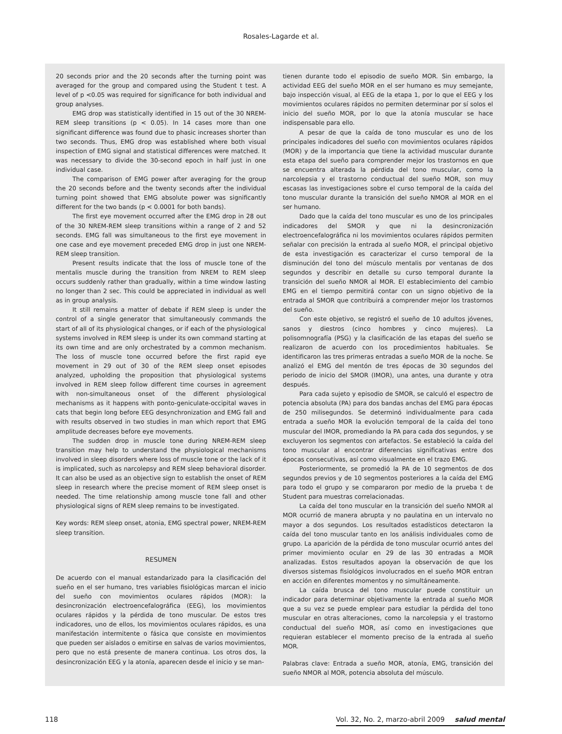Rosales-Lagarde et al.
20 seconds prior and the 20 seconds after the turning point was averaged for the group and compared using the Student t test. A level of p <0.05 was required for significance for both individual and group analyses.
EMG drop was statistically identified in 15 out of the 30 NREM-REM sleep transitions (p < 0.05). In 14 cases more than one significant difference was found due to phasic increases shorter than two seconds. Thus, EMG drop was established where both visual inspection of EMG signal and statistical differences were matched. It was necessary to divide the 30-second epoch in half just in one individual case.
The comparison of EMG power after averaging for the group the 20 seconds before and the twenty seconds after the individual turning point showed that EMG absolute power was significantly different for the two bands (p < 0.0001 for both bands).
The first eye movement occurred after the EMG drop in 28 out of the 30 NREM-REM sleep transitions within a range of 2 and 52 seconds. EMG fall was simultaneous to the first eye movement in one case and eye movement preceded EMG drop in just one NREM-REM sleep transition.
Present results indicate that the loss of muscle tone of the mentalis muscle during the transition from NREM to REM sleep occurs suddenly rather than gradually, within a time window lasting no longer than 2 sec. This could be appreciated in individual as well as in group analysis.
It still remains a matter of debate if REM sleep is under the control of a single generator that simultaneously commands the start of all of its physiological changes, or if each of the physiological systems involved in REM sleep is under its own command starting at its own time and are only orchestrated by a common mechanism. The loss of muscle tone occurred before the first rapid eye movement in 29 out of 30 of the REM sleep onset episodes analyzed, upholding the proposition that physiological systems involved in REM sleep follow different time courses in agreement with non-simultaneous onset of the different physiological mechanisms as it happens with ponto-geniculate-occipital waves in cats that begin long before EEG desynchronization and EMG fall and with results observed in two studies in man which report that EMG amplitude decreases before eye movements.
The sudden drop in muscle tone during NREM-REM sleep transition may help to understand the physiological mechanisms involved in sleep disorders where loss of muscle tone or the lack of it is implicated, such as narcolepsy and REM sleep behavioral disorder. It can also be used as an objective sign to establish the onset of REM sleep in research where the precise moment of REM sleep onset is needed. The time relationship among muscle tone fall and other physiological signs of REM sleep remains to be investigated.
Key words: REM sleep onset, atonia, EMG spectral power, NREM-REM sleep transition.
RESUMEN
De acuerdo con el manual estandarizado para la clasificación del sueño en el ser humano, tres variables fisiológicas marcan el inicio del sueño con movimientos oculares rápidos (MOR): la desincronización electroencefalográfica (EEG), los movimientos oculares rápidos y la pérdida de tono muscular. De estos tres indicadores, uno de ellos, los movimientos oculares rápidos, es una manifestación intermitente o fásica que consiste en movimientos que pueden ser aislados o emitirse en salvas de varios movimientos, pero que no está presente de manera continua. Los otros dos, la desincronización EEG y la atonía, aparecen desde el inicio y se man-
tienen durante todo el episodio de sueño MOR. Sin embargo, la actividad EEG del sueño MOR en el ser humano es muy semejante, bajo inspección visual, al EEG de la etapa 1, por lo que el EEG y los movimientos oculares rápidos no permiten determinar por sí solos el inicio del sueño MOR, por lo que la atonía muscular se hace indispensable para ello.
A pesar de que la caída de tono muscular es uno de los principales indicadores del sueño con movimientos oculares rápidos (MOR) y de la importancia que tiene la actividad muscular durante esta etapa del sueño para comprender mejor los trastornos en que se encuentra alterada la pérdida del tono muscular, como la narcolepsia y el trastorno conductual del sueño MOR, son muy escasas las investigaciones sobre el curso temporal de la caída del tono muscular durante la transición del sueño NMOR al MOR en el ser humano.
Dado que la caída del tono muscular es uno de los principales indicadores del SMOR y que ni la desincronización electroencefalográfica ni los movimientos oculares rápidos permiten señalar con precisión la entrada al sueño MOR, el principal objetivo de esta investigación es caracterizar el curso temporal de la disminución del tono del músculo mentalis por ventanas de dos segundos y describir en detalle su curso temporal durante la transición del sueño NMOR al MOR. El establecimiento del cambio EMG en el tiempo permitirá contar con un signo objetivo de la entrada al SMOR que contribuirá a comprender mejor los trastornos del sueño.
Con este objetivo, se registró el sueño de 10 adultos jóvenes, sanos y diestros (cinco hombres y cinco mujeres). La polisomnografía (PSG) y la clasificación de las etapas del sueño se realizaron de acuerdo con los procedimientos habituales. Se identificaron las tres primeras entradas a sueño MOR de la noche. Se analizó el EMG del mentón de tres épocas de 30 segundos del periodo de inicio del SMOR (IMOR), una antes, una durante y otra después.
Para cada sujeto y episodio de SMOR, se calculó el espectro de potencia absoluta (PA) para dos bandas anchas del EMG para épocas de 250 milisegundos. Se determinó individualmente para cada entrada a sueño MOR la evolución temporal de la caída del tono muscular del IMOR, promediando la PA para cada dos segundos, y se excluyeron los segmentos con artefactos. Se estableció la caída del tono muscular al encontrar diferencias significativas entre dos épocas consecutivas, así como visualmente en el trazo EMG.
Posteriormente, se promedió la PA de 10 segmentos de dos segundos previos y de 10 segmentos posteriores a la caída del EMG para todo el grupo y se compararon por medio de la prueba t de Student para muestras correlacionadas.
La caída del tono muscular en la transición del sueño NMOR al MOR ocurrió de manera abrupta y no paulatina en un intervalo no mayor a dos segundos. Los resultados estadísticos detectaron la caída del tono muscular tanto en los análisis individuales como de grupo. La aparición de la pérdida de tono muscular ocurrió antes del primer movimiento ocular en 29 de las 30 entradas a MOR analizadas. Estos resultados apoyan la observación de que los diversos sistemas fisiológicos involucrados en el sueño MOR entran en acción en diferentes momentos y no simultáneamente.
La caída brusca del tono muscular puede constituir un indicador para determinar objetivamente la entrada al sueño MOR que a su vez se puede emplear para estudiar la pérdida del tono muscular en otras alteraciones, como la narcolepsia y el trastorno conductual del sueño MOR, así como en investigaciones que requieran establecer el momento preciso de la entrada al sueño MOR.
Palabras clave: Entrada a sueño MOR, atonía, EMG, transición del sueño NMOR al MOR, potencia absoluta del músculo.
118 Vol. 32, No. 2, marzo-abril 2009 salud mental